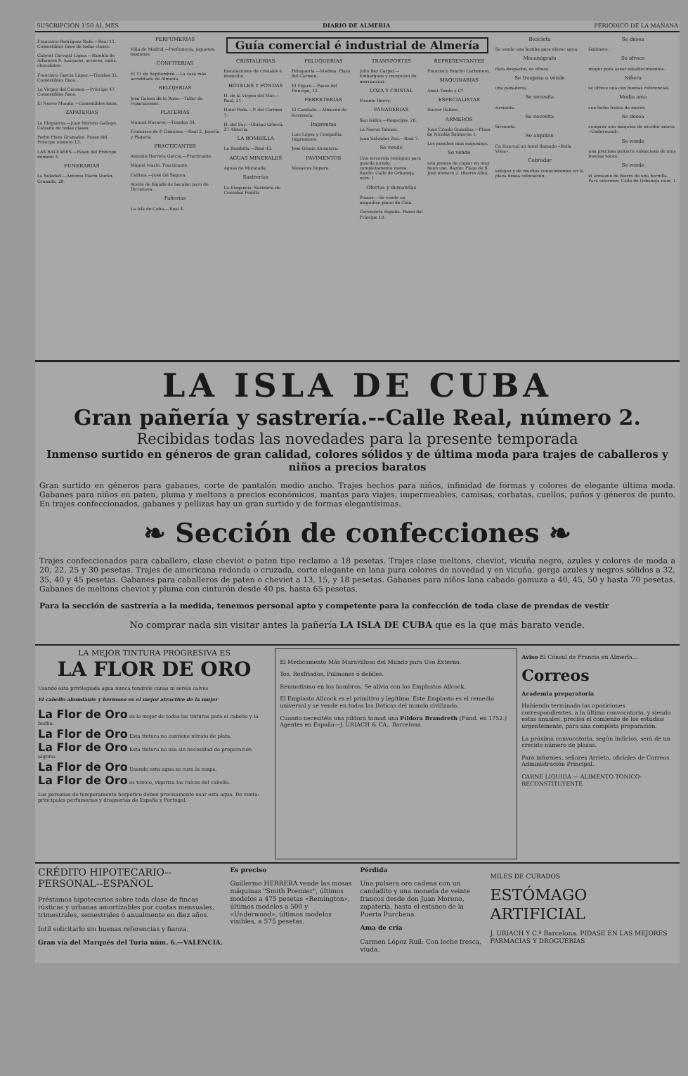SUSCRIPCION 1'50 AL MES DIARIO DE ALMERIA PERIODICO DE LA MAÑANA
Francisco Rodríguez Rubí.—Real 11. Comestibles finos de todas clases.
Gabriel Carvajal López.—Rambla de Alfareros 8. Azúcares, arroces, cafés, chocolates.
Francisco García López.—Tiendas 32. Comestibles finos.
La Virgen del Carmen.—Príncipe 47. Comestibles finos.
El Nuevo Mundo.—Comestibles finos.
ZAPATERIAS
La Elegancia.—Juan Moreno Gallego. Calzado de todas clases.
Pedro Plaza Granados. Paseo del Príncipe número 13.
LAS BALEARES.—Paseo del Príncipe número 3.
FUNERARIAS
La Soledad.—Antonio Marín Durán, Granada, 28.
PERFUMERIAS
Viña de Madrid.—Perfumería, juguetes, bastones.
CONFITERIAS
El 11 de Septiembre.—La casa más acreditada de Almería.
RELOJERIAS
José Galera de la Rosa.—Taller de reparaciones.
PLATERIAS
Manuel Navarro.—Tiendas 34.
Francisco de P. Giménez.—Real 2. Joyería y Platería.
PRACTICANTES
Antonio Herrera García.—Practicante.
Miguel Marín. Practicante.
Callista.—José Gil Segura.
Aceite de hígado de bacalao puro de Terranova.
Pañerías
La Isla de Cuba.—Real 4.
Guía comercial é industrial de Almería
CRISTALERIAS
Instalaciones de cristales á domicilio.
HOTELES Y FONDAS
H. de la Virgen del Mar.—Real, 21.
Hotel Peña.—P. del Carmen 7.
H. del Sur.—Obispo Orberá, 37 Almería.
LA BOMBILLA
La Bombilla.—Real 43.
AGUAS MINERALES
Aguas de Moratalla.
Sastrerías
La Elegancia. Sastrería de Cristóbal Padilla.
PELUQUERIAS
Peluquería.—Viedma. Plaza del Carmen.
El Fígaro.—Paseo del Príncipe, 12.
FERRETERIAS
El Candado.—Almacén de ferretería.
Imprentas
Luis López y Compañía. Impresores.
José Gómiz Alcántara.
PAVIMENTOS
Mosaicos Ropero.
TRANSPORTES
Julio Bez Carpio.—Embarques y recepción de mercancías.
LOZA Y CRISTAL
Vicente Iborry.
PANADERIAS
San Isidro.—Regocijos, 26.
La Nueva Tahona.
Juan Salvador Zea.—Real 7.
Se vende
Una tercerola remigton para guarda jurado, completamente nueva. Razón: Calle de Orbaneja núm. 1.
Ofertas y demandas
Pianos.—Se vende un magnífico piano de Cola.
Cervecería España. Paseo del Príncipe 10.
REPRESENTANTES
Francisco Bracho Carbonero.
MAQUINARIAS
Amat Tonda y Cª.
ESPECIALISTAS
Doctor Balbos.
ARMEROS
Juan Criado González.—Plaza de Nicolás Salmerón 1.
Los ponches mas exquisitos.
Se vende
una prensa de copiar en muy buen uso. Razón: Plaza de S. José número 2. (Barrio Alto).
Bicicleta
Se vende una bomba para elevar agua.
Mecanógrafo
Para despacho, se ofrece.
Se traspasa o vende
una panadería.
Se necesita
sirvienta.
Se necesita
Sirvienta.
Se alquilan
En Huercal un hotel llamado «Bella Vista».
Cobrador
antiguo y de muchos conocimientos en la plaza desea colocación.
Se desea
Gabinete.
Se ofrece
muger para asear establecimientos.
Niñera
se ofrece una con buenas referencias.
Media ama
con leche fresca de meses.
Se desea
comprar una máquina de escribir marca «Underwood».
Se vende
una preciosa guitarra valenciana de muy buenas voces.
Se vende
el armazón de hierro de una hornilla. Para informes: Calle de Orbaneja núm. 1.
LA ISLA DE CUBA
Gran pañería y sastrería.--Calle Real, número 2.
Recibidas todas las novedades para la presente temporada
Inmenso surtido en géneros de gran calidad, colores sólidos y de última moda para trajes de caballeros y niños a precios baratos
Gran surtido en géneros para gabanes, corte de pantalón medio ancho. Trajes hechos para niños, infinidad de formas y colores de elegante última moda. Gabanes para niños en paten, pluma y meltons a precios económicos, mantas para viajes, impermeables, camisas, corbatas, cuellos, puños y géneros de punto. En trajes confeccionados, gabanes y pellizas hay un gran surtido y de formas elegantísimas.
❧ Sección de confecciones ❧
Trajes confeccionados para caballero, clase cheviot o paten tipo reclamo a 18 pesetas. Trajes clase meltons, cheviot, vicuña negro, azules y colores de moda a 20, 22, 25 y 30 pesetas. Trajes de americana redonda o cruzada, corte elegante en lana pura colores de novedad y en vicuña, gerga azules y negros sólidos a 32, 35, 40 y 45 pesetas. Gabanes para caballeros de paten o cheviot a 13, 15, y 18 pesetas. Gabanes para niños lana cabado gamuza a 40, 45, 50 y hasta 70 pesetas. Gabanes de meltons cheviot y pluma con cinturón desde 40 ps. hasta 65 pesetas.
Para la sección de sastrería a la medida, tenemos personal apto y competente para la confección de toda clase de prendas de vestir
No comprar nada sin visitar antes la pañería LA ISLA DE CUBA que es la que más barato vende.
LA MEJOR TINTURA PROGRESIVA ES
LA FLOR DE ORO
Usando esta privilegiada agua nunca tendréis canas ni seréis calves
El cabello abundante y hermoso es el mejor atractivo de la mujer
La Flor de Oro es la mejor de todas las tinturas para el cabello y la barba.
La Flor de Oro Esta tintura no contiene nitrato de plata.
La Flor de Oro Esta tintura no usa sin necesidad de preparación alguna.
La Flor de Oro Usando esta agua se cura la caspa.
La Flor de Oro es tónico, vigoriza las raíces del cabello.
Las personas de temperamento herpético deben precisamente usar esta agua. De venta: principales perfumerías y droguerías de España y Portugal.
El Medicamento Más Maravilloso del Mundo para Uso Externo.
Tos, Resfriados, Pulmones ó debiles.
Reumatismo en los hombros. Se alivia con los Emplastos Allcock.
El Emplasto Allcock es el primitivo y legitimo. Este Emplasto es el remedio universal y se vende en todas las Boticas del mundo civilizado.
Cuando necesitéis una píldora tomad una Píldora Brandreth (Fund. en 1752.) Agentes en España—J. URIACH & CA., Barcelona.
Aviso El Cónsul de Francia en Almería...
Correos
Academia preparatoria
Habiendo terminado las oposiciones correspondientes, a la última convocatoria, y siendo estas anuales, precisa el comienzo de los estudios urgentemente, para una completa preparación.
La próxima convocatoria, según indicios, será de un crecido número de plazas.
Para informes, señores Arrieta, oficiales de Correos. Administración Principal.
CARNE LIQUIDA — ALIMENTO TONICO-RECONSTITUYENTE
CRÉDITO HIPOTECARIO--PERSONAL--ESPAÑOL
Préstamos hipotecarios sobre toda clase de fincas rústicas y urbanas amortizables por cuotas mensuales, trimestrales, semestrales ó anualmente en diez años.
Intil solicitarlo sin buenas referencias y fianza.
Gran vía del Marqués del Turia núm. 6.—VALENCIA.
Es preciso
Guillermo HERRERA vende las mosas máquinas "Smith Premier", últimos modelos a 475 pesetas «Remington», últimos modelos a 500 y «Underwood», últimos modelos visibles, a 575 pesetas.
Pérdida
Una pulsera oro cadena con un candadito y una moneda de veinte francos desde don Juan Moreno, zapatería, hasta el estanco de la Puerta Purchena.
Ama de cría
Carmen López Ruíl: Con leche fresca, viuda.
MILES DE CURADOS
ESTÓMAGO ARTIFICIAL
J. URIACH Y C.ª Barcelona. PIDASE EN LAS MEJORES FARMACIAS Y DROGUERIAS